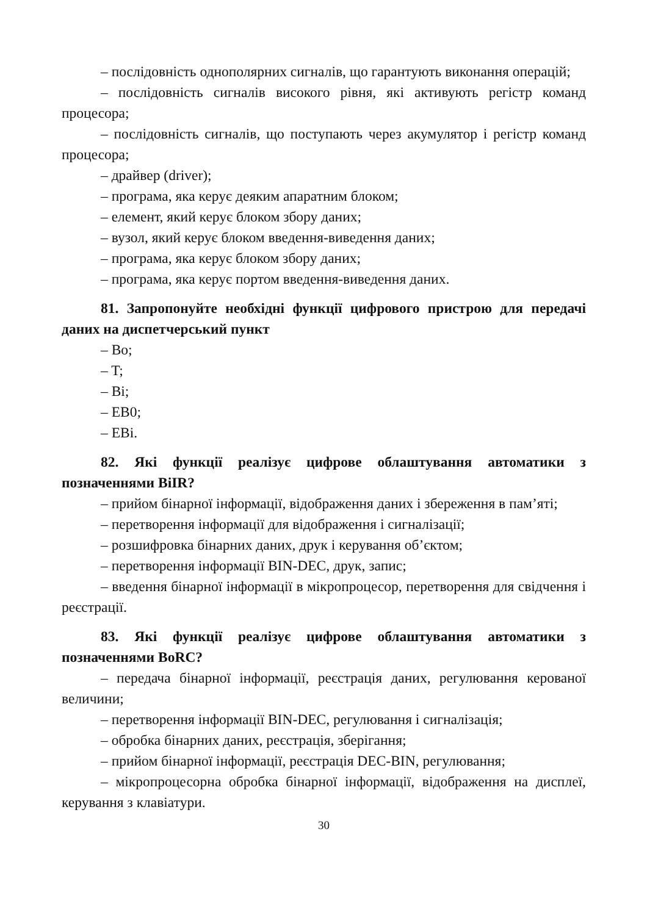– послідовність однополярних сигналів, що гарантують виконання операцій;
– послідовність сигналів високого рівня, які активують регістр команд процесора;
– послідовність сигналів, що поступають через акумулятор і регістр команд процесора;
– драйвер (driver);
– програма, яка керує деяким апаратним блоком;
– елемент, який керує блоком збору даних;
– вузол, який керує блоком введення-виведення даних;
– програма, яка керує блоком збору даних;
– програма, яка керує портом введення-виведення даних.
81. Запропонуйте необхідні функції цифрового пристрою для передачі даних на диспетчерський пункт
– Bo;
– T;
– Bi;
– EB0;
– EBi.
82. Які функції реалізує цифрове облаштування автоматики з позначеннями BiIR?
– прийом бінарної інформації, відображення даних і збереження в пам’яті;
– перетворення інформації для відображення і сигналізації;
– розшифровка бінарних даних, друк і керування об’єктом;
– перетворення інформації BIN-DEC, друк, запис;
– введення бінарної інформації в мікропроцесор, перетворення для свідчення і реєстрації.
83. Які функції реалізує цифрове облаштування автоматики з позначеннями BoRC?
– передача бінарної інформації, реєстрація даних, регулювання керованої величини;
– перетворення інформації BIN-DEC, регулювання і сигналізація;
– обробка бінарних даних, реєстрація, зберігання;
– прийом бінарної інформації, реєстрація DEC-BIN, регулювання;
– мікропроцесорна обробка бінарної інформації, відображення на дисплеї, керування з клавіатури.
30